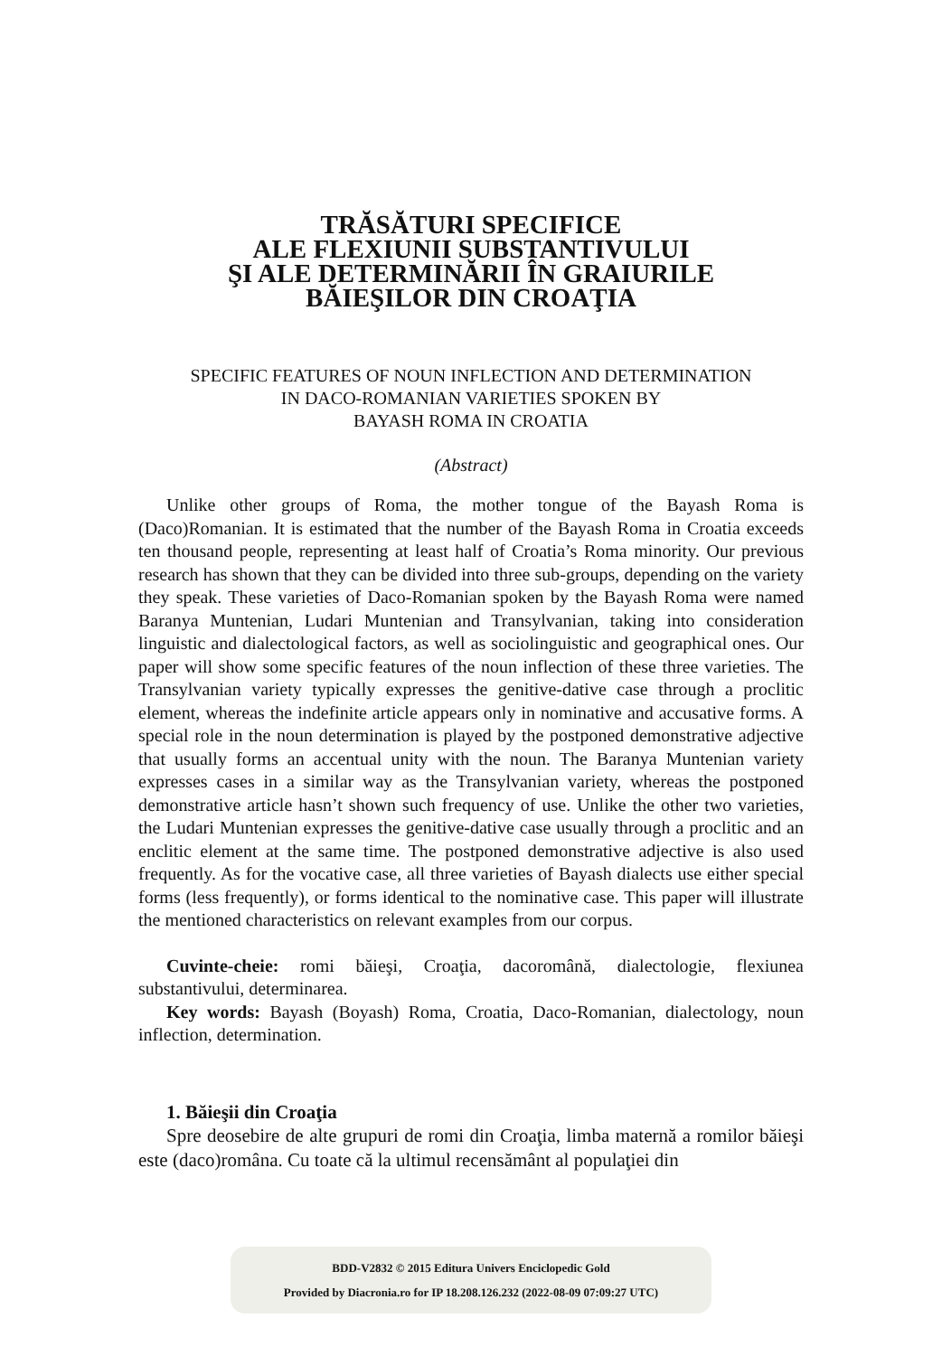TRĂSĂTURI SPECIFICE
ALE FLEXIUNII SUBSTANTIVULUI
ŞI ALE DETERMINĂRII ÎN GRAIURILE
BĂIEŞILOR DIN CROAŢIA
SPECIFIC FEATURES OF NOUN INFLECTION AND DETERMINATION
IN DACO-ROMANIAN VARIETIES SPOKEN BY
BAYASH ROMA IN CROATIA
(Abstract)
Unlike other groups of Roma, the mother tongue of the Bayash Roma is (Daco)Romanian. It is estimated that the number of the Bayash Roma in Croatia exceeds ten thousand people, representing at least half of Croatia’s Roma minority. Our previous research has shown that they can be divided into three sub-groups, depending on the variety they speak. These varieties of Daco-Romanian spoken by the Bayash Roma were named Baranya Muntenian, Ludari Muntenian and Transylvanian, taking into consideration linguistic and dialectological factors, as well as sociolinguistic and geographical ones. Our paper will show some specific features of the noun inflection of these three varieties. The Transylvanian variety typically expresses the genitive-dative case through a proclitic element, whereas the indefinite article appears only in nominative and accusative forms. A special role in the noun determination is played by the postponed demonstrative adjective that usually forms an accentual unity with the noun. The Baranya Muntenian variety expresses cases in a similar way as the Transylvanian variety, whereas the postponed demonstrative article hasn’t shown such frequency of use. Unlike the other two varieties, the Ludari Muntenian expresses the genitive-dative case usually through a proclitic and an enclitic element at the same time. The postponed demonstrative adjective is also used frequently. As for the vocative case, all three varieties of Bayash dialects use either special forms (less frequently), or forms identical to the nominative case. This paper will illustrate the mentioned characteristics on relevant examples from our corpus.
Cuvinte-cheie: romi băieşi, Croaţia, dacoromână, dialectologie, flexiunea substantivului, determinarea.
Key words: Bayash (Boyash) Roma, Croatia, Daco-Romanian, dialectology, noun inflection, determination.
1. Băieşii din Croaţia
Spre deosebire de alte grupuri de romi din Croaţia, limba maternă a romilor băieşi este (daco)româna. Cu toate că la ultimul recensământ al populaţiei din
BDD-V2832 © 2015 Editura Univers Enciclopedic Gold
Provided by Diacronia.ro for IP 18.208.126.232 (2022-08-09 07:09:27 UTC)